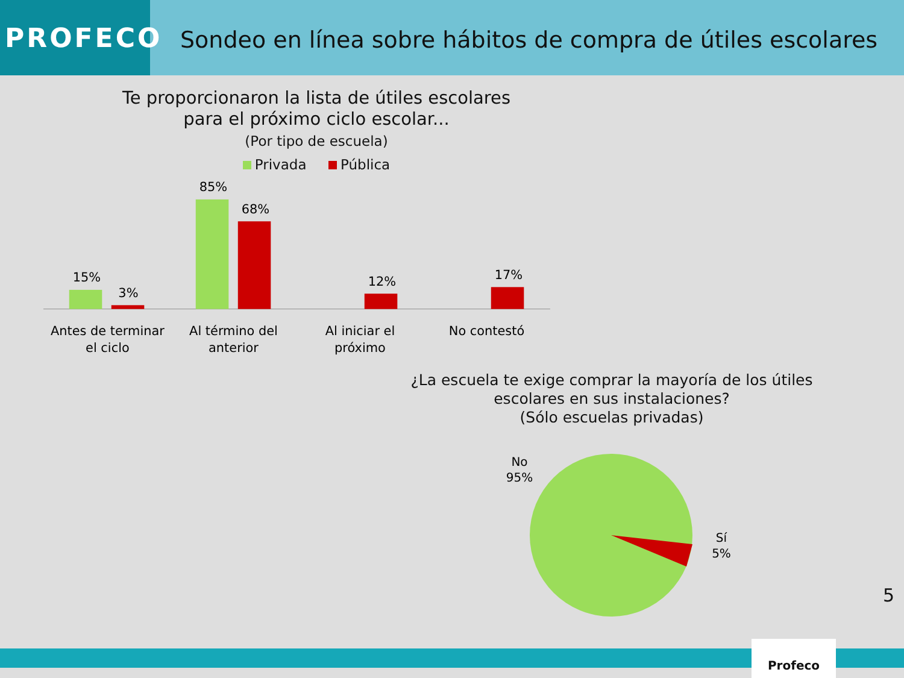PROFECO
Sondeo en línea sobre hábitos de compra de útiles escolares
Te proporcionaron la lista de útiles escolares
para el próximo ciclo escolar...
(Por tipo de escuela)
Privada Pública
15%
3%
85%
68%
12%
17%
Antes de terminar
el ciclo
Al término del
anterior
Al iniciar el
próximo
No contestó
¿La escuela te exige comprar la mayoría de los útiles escolares en sus instalaciones?
(Sólo escuelas privadas)
No
95%
Sí
5%
5
Profeco